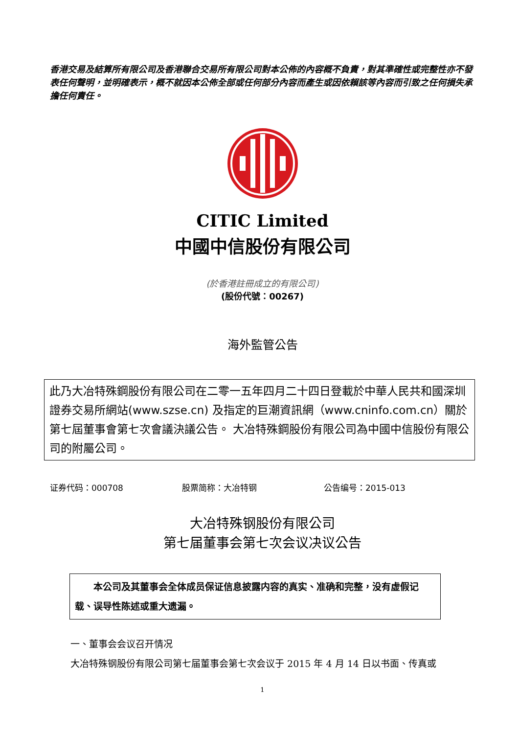香港交易及結算所有限公司及香港聯合交易所有限公司對本公佈的內容概不負責，對其準確性或完整性亦不發表任何聲明，並明確表示，概不就因本公佈全部或任何部分內容而產生或因依賴該等內容而引致之任何損失承擔任何責任。
CITIC Limited
中國中信股份有限公司
(於香港註冊成立的有限公司)
(股份代號：00267)
海外監管公告
此乃大冶特殊鋼股份有限公司在二零一五年四月二十四日登載於中華人民共和國深圳證券交易所網站(www.szse.cn) 及指定的巨潮資訊網（www.cninfo.com.cn）關於第七屆董事會第七次會議決議公告。 大冶特殊鋼股份有限公司為中國中信股份有限公司的附屬公司。
证券代码：000708 股票简称：大冶特钢 公告编号：2015-013
大冶特殊钢股份有限公司
第七届董事会第七次会议决议公告
  本公司及其董事会全体成员保证信息披露内容的真实、准确和完整，没有虚假记载、误导性陈述或重大遗漏。
一、董事会会议召开情况
大冶特殊钢股份有限公司第七届董事会第七次会议于 2015 年 4 月 14 日以书面、传真或
1